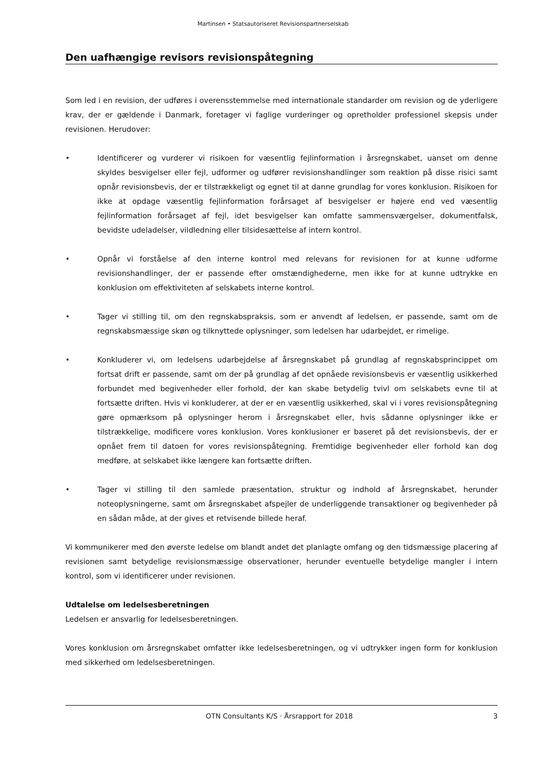Martinsen • Statsautoriseret Revisionspartnerselskab
Den uafhængige revisors revisionspåtegning
Som led i en revision, der udføres i overensstemmelse med internationale standarder om revision og de yderligere krav, der er gældende i Danmark, foretager vi faglige vurderinger og opretholder professionel skepsis under revisionen. Herudover:
• Identificerer og vurderer vi risikoen for væsentlig fejlinformation i årsregnskabet, uanset om denne skyldes besvigelser eller fejl, udformer og udfører revisionshandlinger som reaktion på disse risici samt opnår revisionsbevis, der er tilstrækkeligt og egnet til at danne grundlag for vores konklusion. Risikoen for ikke at opdage væsentlig fejlinformation forårsaget af besvigelser er højere end ved væsentlig fejlinformation forårsaget af fejl, idet besvigelser kan omfatte sammensværgelser, dokumentfalsk, bevidste udeladelser, vildledning eller tilsidesættelse af intern kontrol.
• Opnår vi forståelse af den interne kontrol med relevans for revisionen for at kunne udforme revisionshandlinger, der er passende efter omstændighederne, men ikke for at kunne udtrykke en konklusion om effektiviteten af selskabets interne kontrol.
• Tager vi stilling til, om den regnskabspraksis, som er anvendt af ledelsen, er passende, samt om de regnskabsmæssige skøn og tilknyttede oplysninger, som ledelsen har udarbejdet, er rimelige.
• Konkluderer vi, om ledelsens udarbejdelse af årsregnskabet på grundlag af regnskabsprincippet om fortsat drift er passende, samt om der på grundlag af det opnåede revisionsbevis er væsentlig usikkerhed forbundet med begivenheder eller forhold, der kan skabe betydelig tvivl om selskabets evne til at fortsætte driften. Hvis vi konkluderer, at der er en væsentlig usikkerhed, skal vi i vores revisionspåtegning gøre opmærksom på oplysninger herom i årsregnskabet eller, hvis sådanne oplysninger ikke er tilstrækkelige, modificere vores konklusion. Vores konklusioner er baseret på det revisionsbevis, der er opnået frem til datoen for vores revisionspåtegning. Fremtidige begivenheder eller forhold kan dog medføre, at selskabet ikke længere kan fortsætte driften.
• Tager vi stilling til den samlede præsentation, struktur og indhold af årsregnskabet, herunder noteoplysningerne, samt om årsregnskabet afspejler de underliggende transaktioner og begivenheder på en sådan måde, at der gives et retvisende billede heraf.
Vi kommunikerer med den øverste ledelse om blandt andet det planlagte omfang og den tidsmæssige placering af revisionen samt betydelige revisionsmæssige observationer, herunder eventuelle betydelige mangler i intern kontrol, som vi identificerer under revisionen.
Udtalelse om ledelsesberetningen
Ledelsen er ansvarlig for ledelsesberetningen.
Vores konklusion om årsregnskabet omfatter ikke ledelsesberetningen, og vi udtrykker ingen form for konklusion med sikkerhed om ledelsesberetningen.
OTN Consultants K/S · Årsrapport for 2018 3